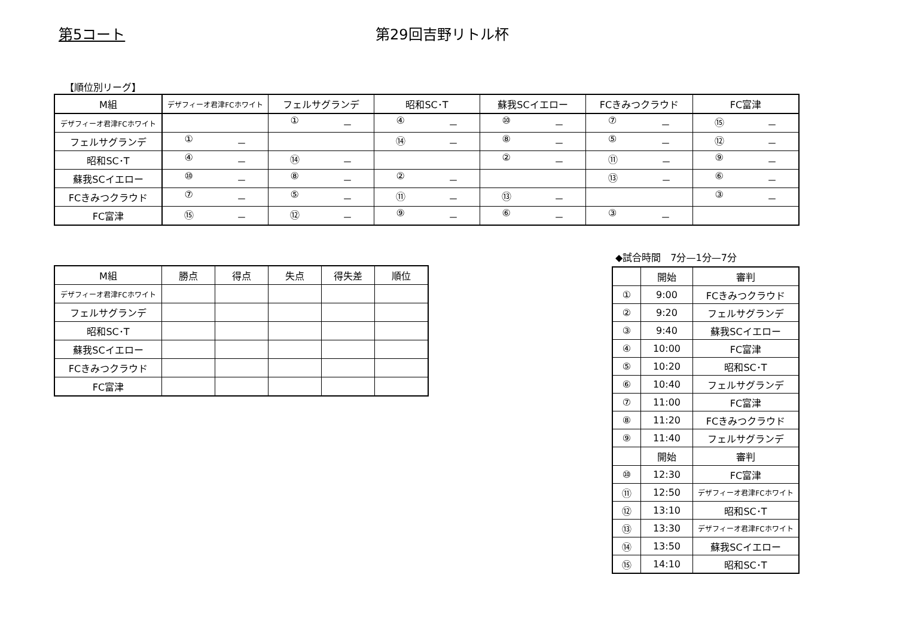第5コート 第29回吉野リトル杯
【順位別リーグ】
| M組 | デザフィーオ君津FCホワイト | フェルサグランデ | 昭和SC･T | 蘇我SCイエロー | FCきみつクラウド | FC富津 |
| --- | --- | --- | --- | --- | --- | --- |
| デザフィーオ君津FCホワイト | | ① － | ④ － | ⑩ － | ⑦ － | ⑮ － |
| フェルサグランデ | ① － | | ⑭ － | ⑧ － | ⑤ － | ⑫ － |
| 昭和SC･T | ④ － | ⑭ － | | ② － | ⑪ － | ⑨ － |
| 蘇我SCイエロー | ⑩ － | ⑧ － | ② － | | ⑬ － | ⑥ － |
| FCきみつクラウド | ⑦ － | ⑤ － | ⑪ － | ⑬ － | | ③ － |
| FC富津 | ⑮ － | ⑫ － | ⑨ － | ⑥ － | ③ － | |
| M組 | 勝点 | 得点 | 失点 | 得失差 | 順位 |
| --- | --- | --- | --- | --- | --- |
| デザフィーオ君津FCホワイト | | | | | |
| フェルサグランデ | | | | | |
| 昭和SC･T | | | | | |
| 蘇我SCイエロー | | | | | |
| FCきみつクラウド | | | | | |
| FC富津 | | | | | |
◆試合時間　7分—1分—7分
| | 開始 | 審判 |
| --- | --- | --- |
| ① | 9:00 | FCきみつクラウド |
| ② | 9:20 | フェルサグランデ |
| ③ | 9:40 | 蘇我SCイエロー |
| ④ | 10:00 | FC富津 |
| ⑤ | 10:20 | 昭和SC･T |
| ⑥ | 10:40 | フェルサグランデ |
| ⑦ | 11:00 | FC富津 |
| ⑧ | 11:20 | FCきみつクラウド |
| ⑨ | 11:40 | フェルサグランデ |
| | 開始 | 審判 |
| ⑩ | 12:30 | FC富津 |
| ⑪ | 12:50 | デザフィーオ君津FCホワイト |
| ⑫ | 13:10 | 昭和SC･T |
| ⑬ | 13:30 | デザフィーオ君津FCホワイト |
| ⑭ | 13:50 | 蘇我SCイエロー |
| ⑮ | 14:10 | 昭和SC･T |